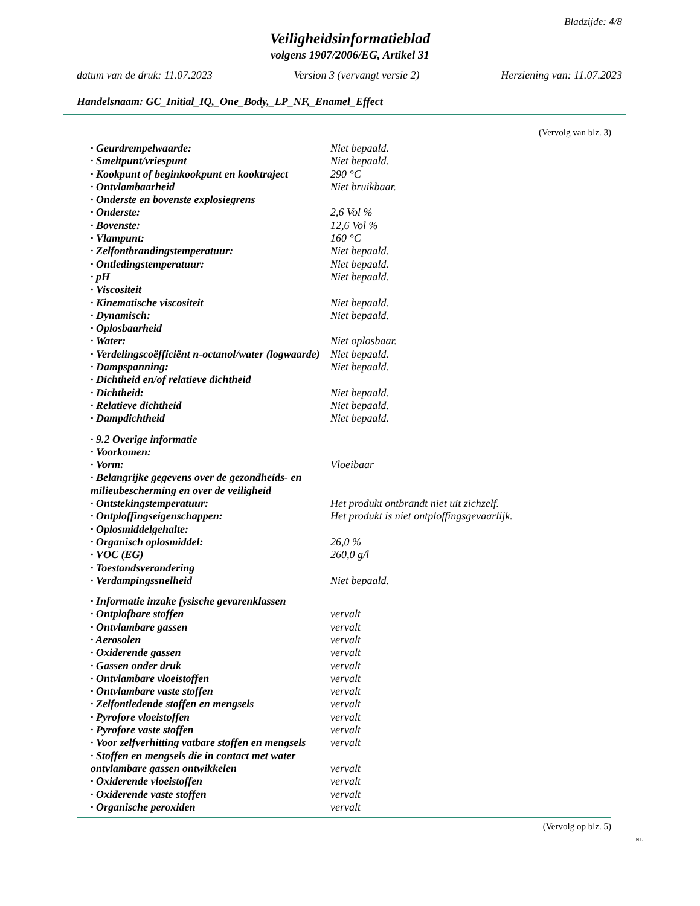Bladzijde: 4/8
Veiligheidsinformatieblad
volgens 1907/2006/EG, Artikel 31
datum van de druk: 11.07.2023 Version 3 (vervangt versie 2) Herziening van: 11.07.2023
Handelsnaam: GC_Initial_IQ,_One_Body,_LP_NF,_Enamel_Effect
(Vervolg van blz. 3)
| · Geurdrempelwaarde: | Niet bepaald. |
| · Smeltpunt/vriespunt | Niet bepaald. |
| · Kookpunt of beginkookpunt en kooktraject | 290 °C |
| · Ontvlambaarheid | Niet bruikbaar. |
| · Onderste en bovenste explosiegrens | |
| · Onderste: | 2,6 Vol % |
| · Bovenste: | 12,6 Vol % |
| · Vlampunt: | 160 °C |
| · Zelfontbrandingstemperatuur: | Niet bepaald. |
| · Ontledingstemperatuur: | Niet bepaald. |
| · pH | Niet bepaald. |
| · Viscositeit | |
| · Kinematische viscositeit | Niet bepaald. |
| · Dynamisch: | Niet bepaald. |
| · Oplosbaarheid | |
| · Water: | Niet oplosbaar. |
| · Verdelingscoëfficiënt n-octanol/water (logwaarde) | Niet bepaald. |
| · Dampspanning: | Niet bepaald. |
| · Dichtheid en/of relatieve dichtheid | |
| · Dichtheid: | Niet bepaald. |
| · Relatieve dichtheid | Niet bepaald. |
| · Dampdichtheid | Niet bepaald. |
| · 9.2 Overige informatie | |
| · Voorkomen: | |
| · Vorm: | Vloeibaar |
| · Belangrijke gegevens over de gezondheids- en milieubescherming en over de veiligheid | |
| · Ontstekingstemperatuur: | Het produkt ontbrandt niet uit zichzelf. |
| · Ontploffingseigenschappen: | Het produkt is niet ontploffingsgevaarlijk. |
| · Oplosmiddelgehalte: | |
| · Organisch oplosmiddel: | 26,0 % |
| · VOC (EG) | 260,0 g/l |
| · Toestandsverandering | |
| · Verdampingssnelheid | Niet bepaald. |
| · Informatie inzake fysische gevarenklassen | |
| · Ontplofbare stoffen | vervalt |
| · Ontvlambare gassen | vervalt |
| · Aerosolen | vervalt |
| · Oxiderende gassen | vervalt |
| · Gassen onder druk | vervalt |
| · Ontvlambare vloeistoffen | vervalt |
| · Ontvlambare vaste stoffen | vervalt |
| · Zelfontledende stoffen en mengsels | vervalt |
| · Pyrofore vloeistoffen | vervalt |
| · Pyrofore vaste stoffen | vervalt |
| · Voor zelfverhitting vatbare stoffen en mengsels | vervalt |
| · Stoffen en mengsels die in contact met water ontvlambare gassen ontwikkelen | vervalt |
| · Oxiderende vloeistoffen | vervalt |
| · Oxiderende vaste stoffen | vervalt |
| · Organische peroxiden | vervalt |
(Vervolg op blz. 5)
NL